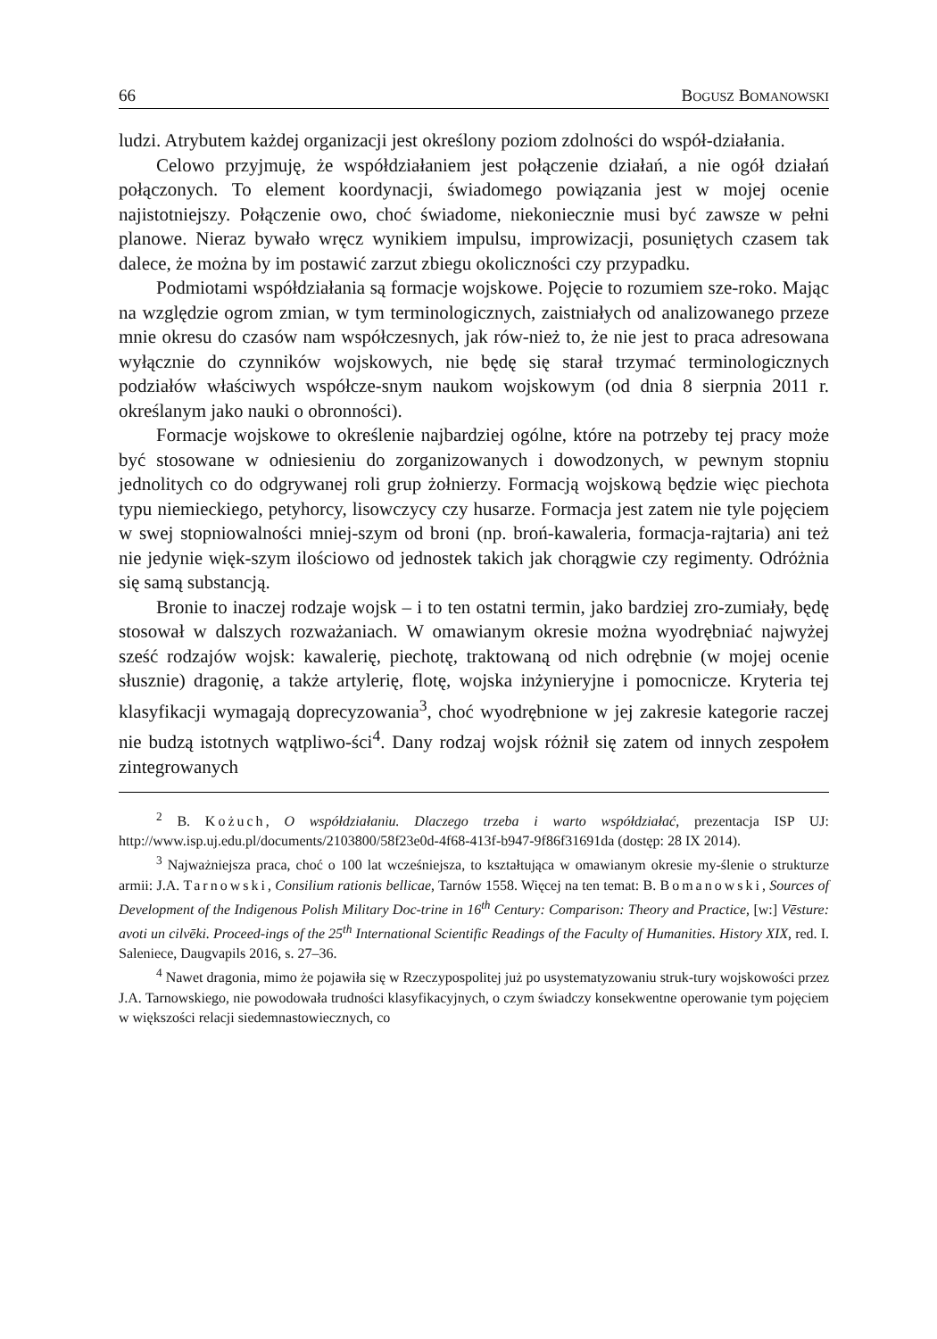66 BOGUSZ BOMANOWSKI
ludzi. Atrybutem każdej organizacji jest określony poziom zdolności do współ-działania.
Celowo przyjmuję, że współdziałaniem jest połączenie działań, a nie ogół działań połączonych. To element koordynacji, świadomego powiązania jest w mojej ocenie najistotniejszy. Połączenie owo, choć świadome, niekoniecznie musi być zawsze w pełni planowe. Nieraz bywało wręcz wynikiem impulsu, improwizacji, posuniętych czasem tak dalece, że można by im postawić zarzut zbiegu okoliczności czy przypadku.
Podmiotami współdziałania są formacje wojskowe. Pojęcie to rozumiem sze-roko. Mając na względzie ogrom zmian, w tym terminologicznych, zaistniałych od analizowanego przeze mnie okresu do czasów nam współczesnych, jak rów-nież to, że nie jest to praca adresowana wyłącznie do czynników wojskowych, nie będę się starał trzymać terminologicznych podziałów właściwych współcze-snym naukom wojskowym (od dnia 8 sierpnia 2011 r. określanym jako nauki o obronności).
Formacje wojskowe to określenie najbardziej ogólne, które na potrzeby tej pracy może być stosowane w odniesieniu do zorganizowanych i dowodzonych, w pewnym stopniu jednolitych co do odgrywanej roli grup żołnierzy. Formacją wojskową będzie więc piechota typu niemieckiego, petyhorcy, lisowczycy czy husarze. Formacja jest zatem nie tyle pojęciem w swej stopniowalności mniej-szym od broni (np. broń-kawaleria, formacja-rajtaria) ani też nie jedynie więk-szym ilościowo od jednostek takich jak chorągwie czy regimenty. Odróżnia się samą substancją.
Bronie to inaczej rodzaje wojsk – i to ten ostatni termin, jako bardziej zro-zumiały, będę stosował w dalszych rozważaniach. W omawianym okresie można wyodrębniać najwyżej sześć rodzajów wojsk: kawalerię, piechotę, traktowaną od nich odrębnie (w mojej ocenie słusznie) dragonię, a także artylerię, flotę, wojska inżynieryjne i pomocnicze. Kryteria tej klasyfikacji wymagają doprecyzowania<sup>3</sup>, choć wyodrębnione w jej zakresie kategorie raczej nie budzą istotnych wątpliwo-ści<sup>4</sup>. Dany rodzaj wojsk różnił się zatem od innych zespołem zintegrowanych
<sup>2</sup> B. Kożuch, O współdziałaniu. Dlaczego trzeba i warto współdziałać, prezentacja ISP UJ: http://www.isp.uj.edu.pl/documents/2103800/58f23e0d-4f68-413f-b947-9f86f31691da (dostęp: 28 IX 2014).
<sup>3</sup> Najważniejsza praca, choć o 100 lat wcześniejsza, to kształtująca w omawianym okresie my-ślenie o strukturze armii: J.A. Tarnowski, Consilium rationis bellicae, Tarnów 1558. Więcej na ten temat: B. Bomanowski, Sources of Development of the Indigenous Polish Military Doc-trine in 16<sup>th</sup> Century: Comparison: Theory and Practice, [w:] Vēsture: avoti un cilvēki. Proceed-ings of the 25<sup>th</sup> International Scientific Readings of the Faculty of Humanities. History XIX, red. I. Saleniece, Daugvapils 2016, s. 27–36.
<sup>4</sup> Nawet dragonia, mimo że pojawiła się w Rzeczypospolitej już po usystematyzowaniu struk-tury wojskowości przez J.A. Tarnowskiego, nie powodowała trudności klasyfikacyjnych, o czym świadczy konsekwentne operowanie tym pojęciem w większości relacji siedemnastowiecznych, co